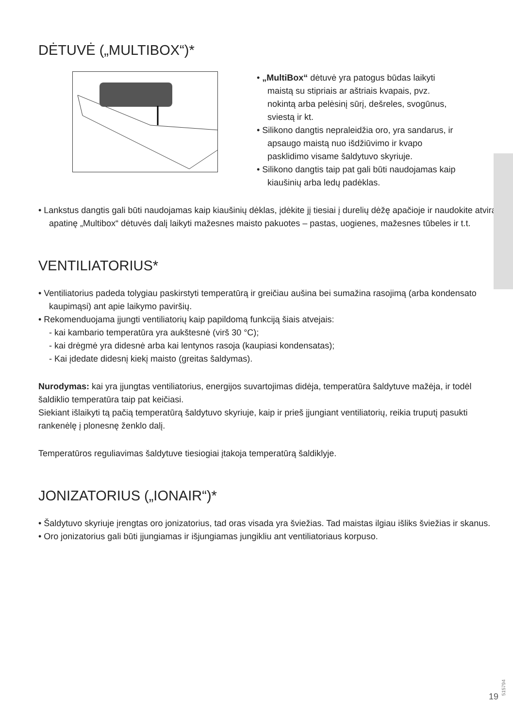DĖTUVĖ („MULTIBOX“)*
• „MultiBox“ dėtuvė yra patogus būdas laikyti maistą su stipriais ar aštriais kvapais, pvz. nokintą arba pelėsinį sūrį, dešreles, svogūnus, sviestą ir kt.
• Silikono dangtis nepraleidžia oro, yra sandarus, ir apsaugo maistą nuo išdžiūvimo ir kvapo pasklidimo visame šaldytuvo skyriuje.
• Silikono dangtis taip pat gali būti naudojamas kaip kiaušinių arba ledų padėklas.
• Lankstus dangtis gali būti naudojamas kaip kiaušinių dėklas, įdėkite jį tiesiai į durelių dėžę apačioje ir naudokite atvirą apatinę „Multibox“ dėtuvės dalį laikyti mažesnes maisto pakuotes – pastas, uogienes, mažesnes tūbeles ir t.t.
VENTILIATORIUS*
• Ventiliatorius padeda tolygiau paskirstyti temperatūrą ir greičiau aušina bei sumažina rasojimą (arba kondensato kaupimąsi) ant apie laikymo paviršių.
• Rekomenduojama įjungti ventiliatorių kaip papildomą funkciją šiais atvejais:
- kai kambario temperatūra yra aukštesnė (virš 30 °C);
- kai drėgmė yra didesnė arba kai lentynos rasoja (kaupiasi kondensatas);
- Kai įdedate didesnį kiekį maisto (greitas šaldymas).
Nurodymas: kai yra įjungtas ventiliatorius, energijos suvartojimas didėja, temperatūra šaldytuve mažėja, ir todėl šaldiklio temperatūra taip pat keičiasi.
Siekiant išlaikyti tą pačią temperatūrą šaldytuvo skyriuje, kaip ir prieš įjungiant ventiliatorių, reikia truputį pasukti rankenėlę į plonesnę ženklo dalį.
Temperatūros reguliavimas šaldytuve tiesiogiai įtakoja temperatūrą šaldiklyje.
JONIZATORIUS („IONAIR“)*
• Šaldytuvo skyriuje įrengtas oro jonizatorius, tad oras visada yra šviežias. Tad maistas ilgiau išliks šviežias ir skanus.
• Oro jonizatorius gali būti įjungiamas ir išjungiamas jungikliu ant ventiliatoriaus korpuso.
515794
19